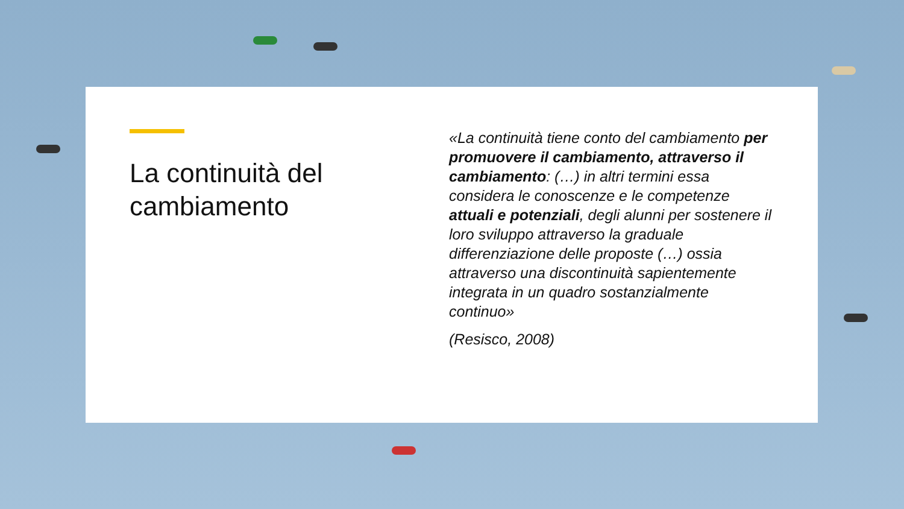La continuità del cambiamento
«La continuità tiene conto del cambiamento per promuovere il cambiamento, attraverso il cambiamento: (…) in altri termini essa considera le conoscenze e le competenze attuali e potenziali, degli alunni per sostenere il loro sviluppo attraverso la graduale differenziazione delle proposte (…) ossia attraverso una discontinuità sapientemente integrata in un quadro sostanzialmente continuo»
(Resisco, 2008)